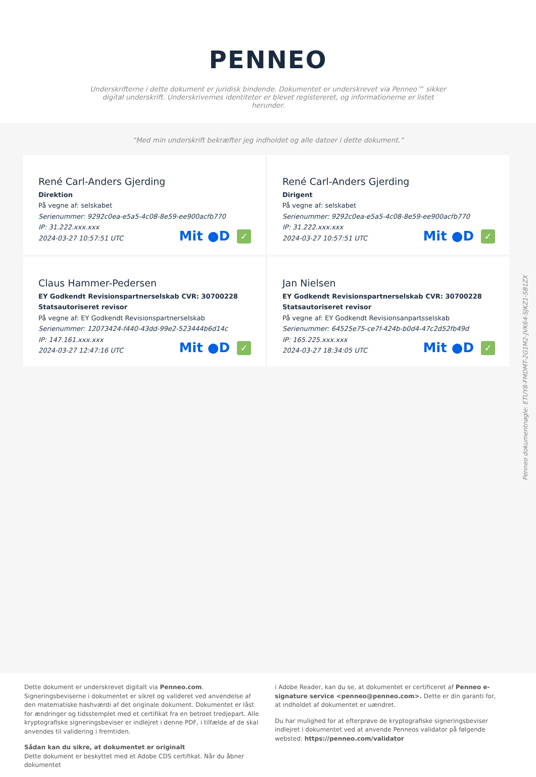PENNEO
Underskrifterne i dette dokument er juridisk bindende. Dokumentet er underskrevet via Penneo™ sikker digital underskrift. Underskrivernes identiteter er blevet registereret, og informationerne er listet herunder.
“Med min underskrift bekræfter jeg indholdet og alle datoer i dette dokument.”
René Carl-Anders Gjerding
Direktion
På vegne af: selskabet
Serienummer: 9292c0ea-e5a5-4c08-8e59-ee900acfb770
IP: 31.222.xxx.xxx
2024-03-27 10:57:51 UTC
Mit ●D ✓
René Carl-Anders Gjerding
Dirigent
På vegne af: selskabet
Serienummer: 9292c0ea-e5a5-4c08-8e59-ee900acfb770
IP: 31.222.xxx.xxx
2024-03-27 10:57:51 UTC
Mit ●D ✓
Claus Hammer-Pedersen
EY Godkendt Revisionspartnerselskab CVR: 30700228
Statsautoriseret revisor
På vegne af: EY Godkendt Revisionspartnerselskab
Serienummer: 12073424-f440-43dd-99e2-523444b6d14c
IP: 147.161.xxx.xxx
2024-03-27 12:47:16 UTC
Mit ●D ✓
Jan Nielsen
EY Godkendt Revisionspartnerselskab CVR: 30700228
Statsautoriseret revisor
På vegne af: EY Godkendt Revisionsanpartsselskab
Serienummer: 64525e75-ce7f-424b-b0d4-47c2d52fb49d
IP: 165.225.xxx.xxx
2024-03-27 18:34:05 UTC
Mit ●D ✓
Penneo dokumentnøgle: ETUY8-FMDMT-2G1M2-JVK64-SJKZ1-SB1ZX
Dette dokument er underskrevet digitalt via Penneo.com. Signeringsbeviserne i dokumentet er sikret og valideret ved anvendelse af den matematiske hashværdi af det originale dokument. Dokumentet er låst for ændringer og tidsstemplet med et certifikat fra en betroet tredjepart. Alle kryptografiske signeringsbeviser er indlejret i denne PDF, i tilfælde af de skal anvendes til validering i fremtiden.
Sådan kan du sikre, at dokumentet er originalt
Dette dokument er beskyttet med et Adobe CDS certifikat. Når du åbner dokumentet
i Adobe Reader, kan du se, at dokumentet er certificeret af Penneo e-signature service <penneo@penneo.com>. Dette er din garanti for, at indholdet af dokumentet er uændret.
Du har mulighed for at efterprøve de kryptografiske signeringsbeviser indlejret i dokumentet ved at anvende Penneos validator på følgende websted: https://penneo.com/validator